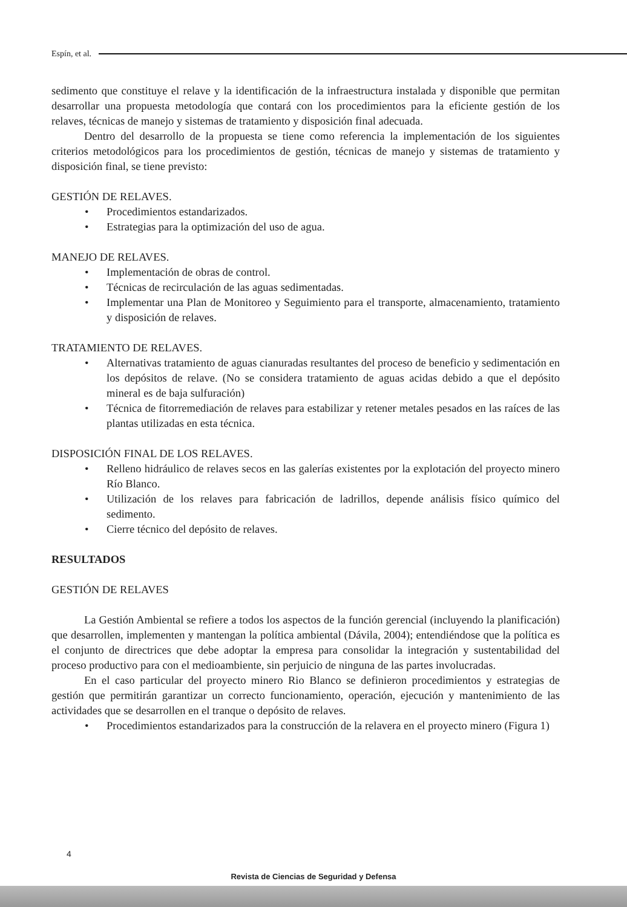Espín, et al.
sedimento que constituye el relave y la identificación de la infraestructura instalada y disponible que permitan desarrollar una propuesta metodología que contará con los procedimientos para la eficiente gestión de los relaves, técnicas de manejo y sistemas de tratamiento y disposición final adecuada.
Dentro del desarrollo de la propuesta se tiene como referencia la implementación de los siguientes criterios metodológicos para los procedimientos de gestión, técnicas de manejo y sistemas de tratamiento y disposición final, se tiene previsto:
GESTIÓN DE RELAVES.
Procedimientos estandarizados.
Estrategias para la optimización del uso de agua.
MANEJO DE RELAVES.
Implementación de obras de control.
Técnicas de recirculación de las aguas sedimentadas.
Implementar una Plan de Monitoreo y Seguimiento para el transporte, almacenamiento, tratamiento y disposición de relaves.
TRATAMIENTO DE RELAVES.
Alternativas tratamiento de aguas cianuradas resultantes del proceso de beneficio y sedimentación en los depósitos de relave. (No se considera tratamiento de aguas acidas debido a que el depósito mineral es de baja sulfuración)
Técnica de fitorremediación de relaves para estabilizar y retener metales pesados en las raíces de las plantas utilizadas en esta técnica.
DISPOSICIÓN FINAL DE LOS RELAVES.
Relleno hidráulico de relaves secos en las galerías existentes por la explotación del proyecto minero Río Blanco.
Utilización de los relaves para fabricación de ladrillos, depende análisis físico químico del sedimento.
Cierre técnico del depósito de relaves.
RESULTADOS
GESTIÓN DE RELAVES
La Gestión Ambiental se refiere a todos los aspectos de la función gerencial (incluyendo la planificación) que desarrollen, implementen y mantengan la política ambiental (Dávila, 2004); entendiéndose que la política es el conjunto de directrices que debe adoptar la empresa para consolidar la integración y sustentabilidad del proceso productivo para con el medioambiente, sin perjuicio de ninguna de las partes involucradas.
En el caso particular del proyecto minero Rio Blanco se definieron procedimientos y estrategias de gestión que permitirán garantizar un correcto funcionamiento, operación, ejecución y mantenimiento de las actividades que se desarrollen en el tranque o depósito de relaves.
Procedimientos estandarizados para la construcción de la relavera en el proyecto minero (Figura 1)
4
Revista de Ciencias de Seguridad y Defensa